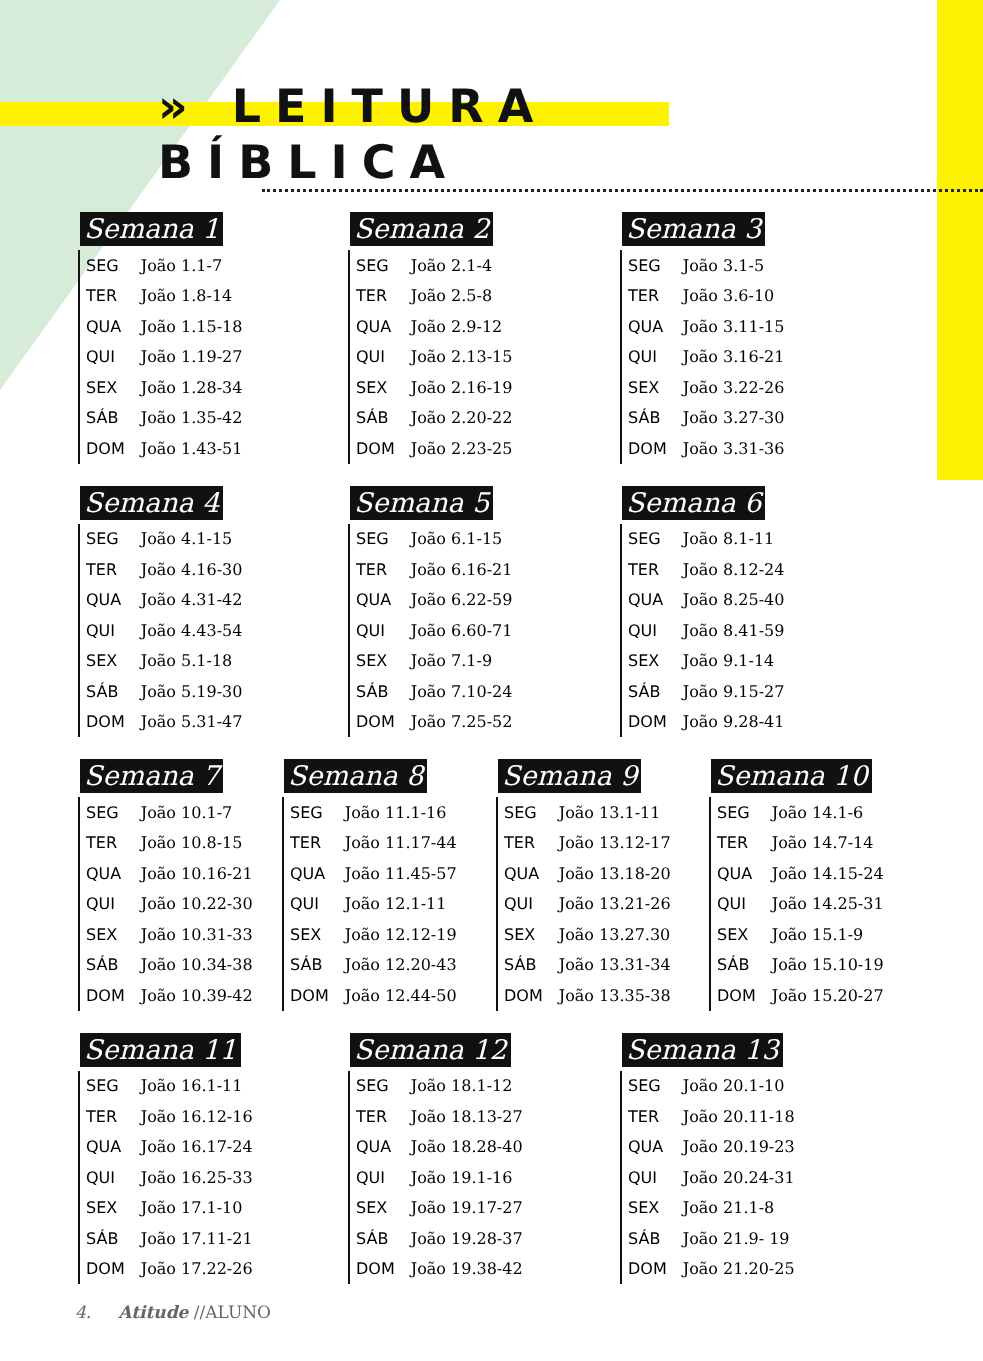» LEITURA
BÍBLICA
Semana 1
| SEG | João 1.1-7 |
| TER | João 1.8-14 |
| QUA | João 1.15-18 |
| QUI | João 1.19-27 |
| SEX | João 1.28-34 |
| SÁB | João 1.35-42 |
| DOM | João 1.43-51 |
Semana 2
| SEG | João 2.1-4 |
| TER | João 2.5-8 |
| QUA | João 2.9-12 |
| QUI | João 2.13-15 |
| SEX | João 2.16-19 |
| SÁB | João 2.20-22 |
| DOM | João 2.23-25 |
Semana 3
| SEG | João 3.1-5 |
| TER | João 3.6-10 |
| QUA | João 3.11-15 |
| QUI | João 3.16-21 |
| SEX | João 3.22-26 |
| SÁB | João 3.27-30 |
| DOM | João 3.31-36 |
Semana 4
| SEG | João 4.1-15 |
| TER | João 4.16-30 |
| QUA | João 4.31-42 |
| QUI | João 4.43-54 |
| SEX | João 5.1-18 |
| SÁB | João 5.19-30 |
| DOM | João 5.31-47 |
Semana 5
| SEG | João 6.1-15 |
| TER | João 6.16-21 |
| QUA | João 6.22-59 |
| QUI | João 6.60-71 |
| SEX | João 7.1-9 |
| SÁB | João 7.10-24 |
| DOM | João 7.25-52 |
Semana 6
| SEG | João 8.1-11 |
| TER | João 8.12-24 |
| QUA | João 8.25-40 |
| QUI | João 8.41-59 |
| SEX | João 9.1-14 |
| SÁB | João 9.15-27 |
| DOM | João 9.28-41 |
Semana 7
| SEG | João 10.1-7 |
| TER | João 10.8-15 |
| QUA | João 10.16-21 |
| QUI | João 10.22-30 |
| SEX | João 10.31-33 |
| SÁB | João 10.34-38 |
| DOM | João 10.39-42 |
Semana 8
| SEG | João 11.1-16 |
| TER | João 11.17-44 |
| QUA | João 11.45-57 |
| QUI | João 12.1-11 |
| SEX | João 12.12-19 |
| SÁB | João 12.20-43 |
| DOM | João 12.44-50 |
Semana 9
| SEG | João 13.1-11 |
| TER | João 13.12-17 |
| QUA | João 13.18-20 |
| QUI | João 13.21-26 |
| SEX | João 13.27.30 |
| SÁB | João 13.31-34 |
| DOM | João 13.35-38 |
Semana 10
| SEG | João 14.1-6 |
| TER | João 14.7-14 |
| QUA | João 14.15-24 |
| QUI | João 14.25-31 |
| SEX | João 15.1-9 |
| SÁB | João 15.10-19 |
| DOM | João 15.20-27 |
Semana 11
| SEG | João 16.1-11 |
| TER | João 16.12-16 |
| QUA | João 16.17-24 |
| QUI | João 16.25-33 |
| SEX | João 17.1-10 |
| SÁB | João 17.11-21 |
| DOM | João 17.22-26 |
Semana 12
| SEG | João 18.1-12 |
| TER | João 18.13-27 |
| QUA | João 18.28-40 |
| QUI | João 19.1-16 |
| SEX | João 19.17-27 |
| SÁB | João 19.28-37 |
| DOM | João 19.38-42 |
Semana 13
| SEG | João 20.1-10 |
| TER | João 20.11-18 |
| QUA | João 20.19-23 |
| QUI | João 20.24-31 |
| SEX | João 21.1-8 |
| SÁB | João 21.9- 19 |
| DOM | João 21.20-25 |
4. Atitude //ALUNO